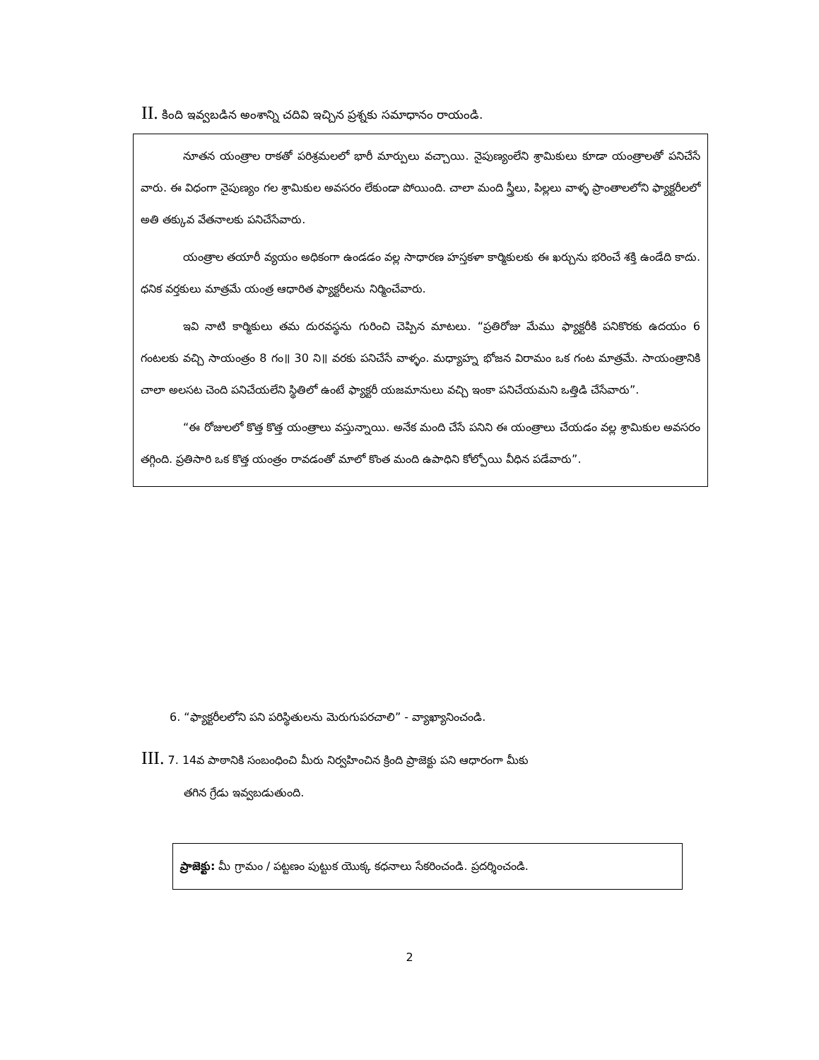II. కింది ఇవ్వబడిన అంశాన్ని చదివి ఇచ్చిన ప్రశ్నకు సమాధానం రాయండి.
నూతన యంత్రాల రాకతో పరిశ్రమలలో భారీ మార్పులు వచ్చాయి. నైపుణ్యంలేని శ్రామికులు కూడా యంత్రాలతో పనిచేసే వారు. ఈ విధంగా నైపుణ్యం గల శ్రామికుల అవసరం లేకుండా పోయింది. చాలా మంది స్త్రీలు, పిల్లలు వాళ్ళ ప్రాంతాలలోని ఫ్యాక్టరీలలో అతి తక్కువ వేతనాలకు పనిచేసేవారు.
యంత్రాల తయారీ వ్యయం అధికంగా ఉండడం వల్ల సాధారణ హస్తకళా కార్మికులకు ఈ ఖర్చును భరించే శక్తి ఉండేది కాదు. ధనిక వర్తకులు మాత్రమే యంత్ర ఆధారిత ఫ్యాక్టరీలను నిర్మించేవారు.
ఇవి నాటి కార్మికులు తమ దురవస్థను గురించి చెప్పిన మాటలు. “ప్రతిరోజు మేము ఫ్యాక్టరీకి పనికొరకు ఉదయం 6 గంటలకు వచ్చి సాయంత్రం 8 గం॥ 30 ని॥ వరకు పనిచేసే వాళ్ళం. మధ్యాహ్న భోజన విరామం ఒక గంట మాత్రమే. సాయంత్రానికి చాలా అలసట చెంది పనిచేయలేని స్థితిలో ఉంటే ఫ్యాక్టరీ యజమానులు వచ్చి ఇంకా పనిచేయమని ఒత్తిడి చేసేవారు”.
“ఈ రోజులలో కొత్త కొత్త యంత్రాలు వస్తున్నాయి. అనేక మంది చేసే పనిని ఈ యంత్రాలు చేయడం వల్ల శ్రామికుల అవసరం తగ్గింది. ప్రతిసారి ఒక కొత్త యంత్రం రావడంతో మాలో కొంత మంది ఉపాధిని కోల్పోయి వీధిన పడేవారు”.
6. “ఫ్యాక్టరీలలోని పని పరిస్థితులను మెరుగుపరచాలి” - వ్యాఖ్యానించండి.
III. 7. 14వ పాఠానికి సంబంధించి మీరు నిర్వహించిన క్రింది ప్రాజెక్టు పని ఆధారంగా మీకు
తగిన గ్రేడు ఇవ్వబడుతుంది.
ప్రాజెక్టు: మీ గ్రామం / పట్టణం పుట్టుక యొక్క కధనాలు సేకరించండి. ప్రదర్శించండి.
2